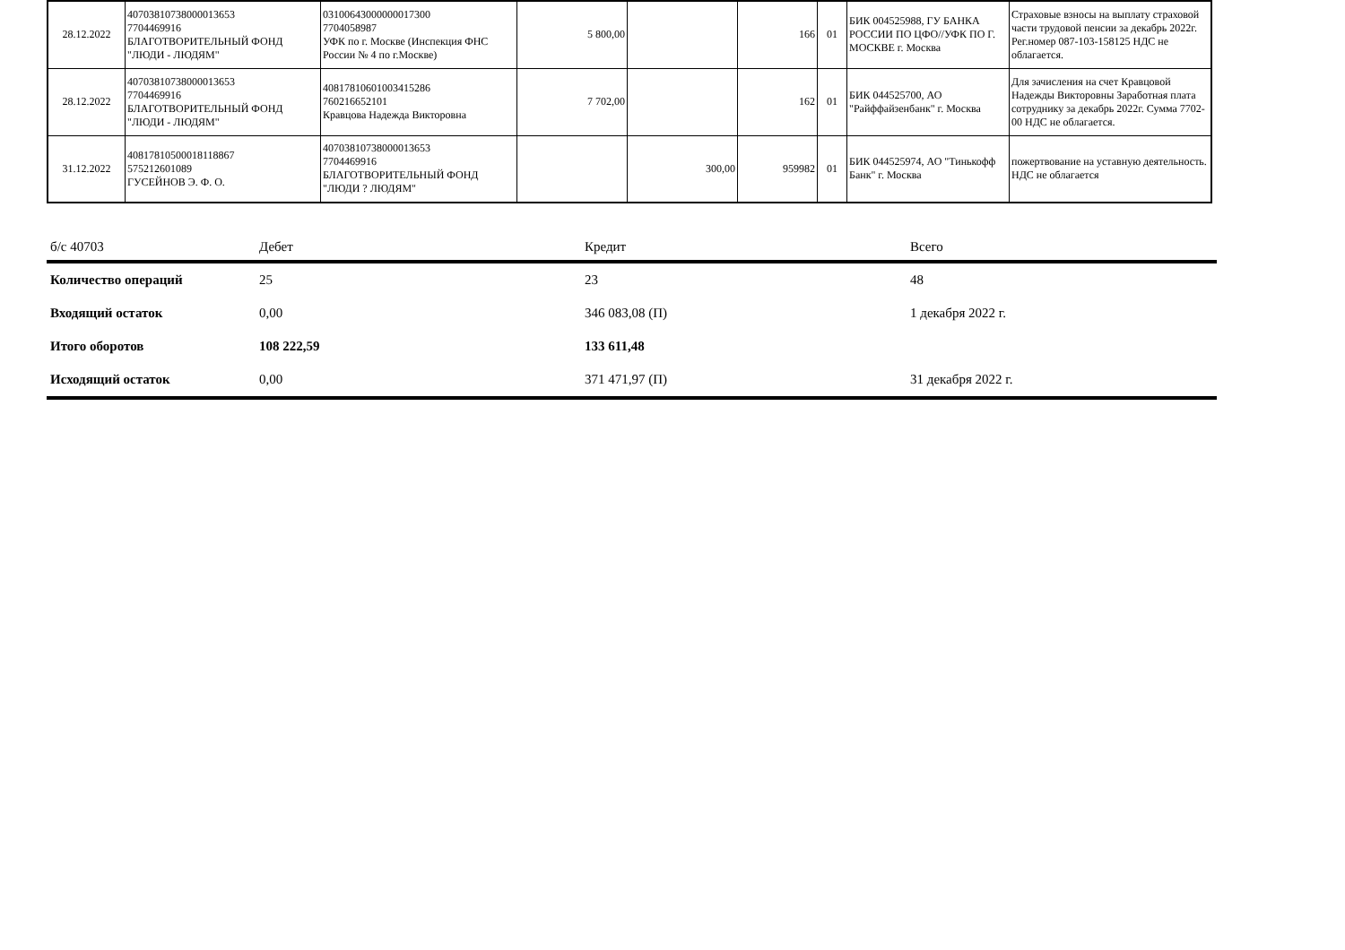| 28.12.2022 | 40703810738000013653 7704469916 БЛАГОТВОРИТЕЛЬНЫЙ ФОНД "ЛЮДИ - ЛЮДЯМ" | 03100643000000017300 7704058987 УФК по г. Москве (Инспекция ФНС России № 4 по г.Москве) | 5 800,00 | | 166 | 01 | БИК 004525988, ГУ БАНКА РОССИИ ПО ЦФО//УФК ПО Г. МОСКВЕ г. Москва | Страховые взносы на выплату страховой части трудовой пенсии за декабрь 2022г. Рег.номер 087-103-158125 НДС не облагается. |
| 28.12.2022 | 40703810738000013653 7704469916 БЛАГОТВОРИТЕЛЬНЫЙ ФОНД "ЛЮДИ - ЛЮДЯМ" | 40817810601003415286 760216652101 Кравцова Надежда Викторовна | 7 702,00 | | 162 | 01 | БИК 044525700, АО "Райффайзенбанк" г. Москва | Для зачисления на счет Кравцовой Надежды Викторовны Заработная плата сотруднику за декабрь 2022г. Сумма 7702-00 НДС не облагается. |
| 31.12.2022 | 40817810500018118867 575212601089 ГУСЕЙНОВ Э. Ф. О. | 40703810738000013653 7704469916 БЛАГОТВОРИТЕЛЬНЫЙ ФОНД "ЛЮДИ ? ЛЮДЯМ" | | 300,00 | 959982 | 01 | БИК 044525974, АО "Тинькофф Банк" г. Москва | пожертвование на уставную деятельность. НДС не облагается |
| б/с 40703 | Дебет | Кредит | Всего |
| Количество операций | 25 | 23 | 48 |
| Входящий остаток | 0,00 | 346 083,08 (П) | 1 декабря 2022 г. |
| Итого оборотов | 108 222,59 | 133 611,48 | |
| Исходящий остаток | 0,00 | 371 471,97 (П) | 31 декабря 2022 г. |